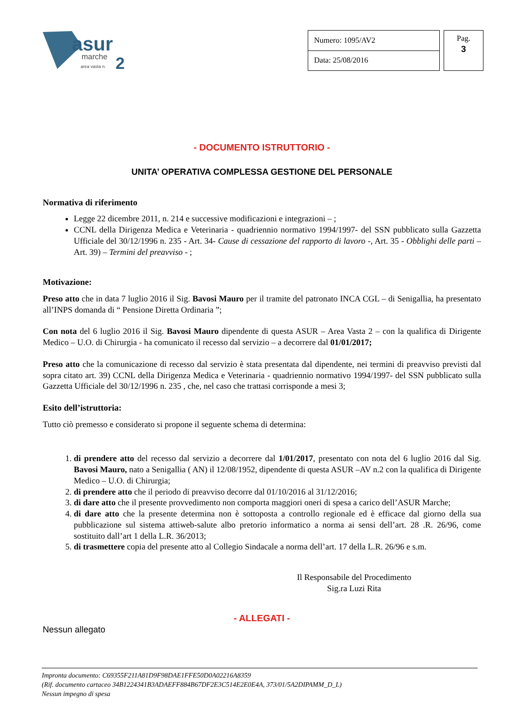asur
marche
area vasta n.
2
| Numero: 1095/AV2 |
| Data: 25/08/2016 |
Pag.
3
- DOCUMENTO ISTRUTTORIO -
UNITA’ OPERATIVA COMPLESSA GESTIONE DEL PERSONALE
Normativa di riferimento
Legge 22 dicembre 2011, n. 214 e successive modificazioni e integrazioni – ;
CCNL della Dirigenza Medica e Veterinaria - quadriennio normativo 1994/1997- del SSN pubblicato sulla Gazzetta Ufficiale del 30/12/1996 n. 235 - Art. 34- Cause di cessazione del rapporto di lavoro -, Art. 35 - Obblighi delle parti – Art. 39) – Termini del preavviso - ;
Motivazione:
Preso atto che in data 7 luglio 2016 il Sig. Bavosi Mauro per il tramite del patronato INCA CGL – di Senigallia, ha presentato all’INPS domanda di “ Pensione Diretta Ordinaria ”;
Con nota del 6 luglio 2016 il Sig. Bavosi Mauro dipendente di questa ASUR – Area Vasta 2 – con la qualifica di Dirigente Medico – U.O. di Chirurgia - ha comunicato il recesso dal servizio – a decorrere dal 01/01/2017;
Preso atto che la comunicazione di recesso dal servizio è stata presentata dal dipendente, nei termini di preavviso previsti dal sopra citato art. 39) CCNL della Dirigenza Medica e Veterinaria - quadriennio normativo 1994/1997- del SSN pubblicato sulla Gazzetta Ufficiale del 30/12/1996 n. 235 , che, nel caso che trattasi corrisponde a mesi 3;
Esito dell’istruttoria:
Tutto ciò premesso e considerato si propone il seguente schema di determina:
1. di prendere atto del recesso dal servizio a decorrere dal 1/01/2017, presentato con nota del 6 luglio 2016 dal Sig. Bavosi Mauro, nato a Senigallia ( AN) il 12/08/1952, dipendente di questa ASUR –AV n.2 con la qualifica di Dirigente Medico – U.O. di Chirurgia;
2. di prendere atto che il periodo di preavviso decorre dal 01/10/2016 al 31/12/2016;
3. di dare atto che il presente provvedimento non comporta maggiori oneri di spesa a carico dell’ASUR Marche;
4. di dare atto che la presente determina non è sottoposta a controllo regionale ed è efficace dal giorno della sua pubblicazione sul sistema attiweb-salute albo pretorio informatico a norma ai sensi dell’art. 28 .R. 26/96, come sostituito dall’art 1 della L.R. 36/2013;
5. di trasmettere copia del presente atto al Collegio Sindacale a norma dell’art. 17 della L.R. 26/96 e s.m.
Il Responsabile del Procedimento
Sig.ra Luzi Rita
- ALLEGATI -
Nessun allegato
Impronta documento: C69355F211A81D9F98DAE1FFE50D0A02216A8359
(Rif. documento cartaceo 34B1224341B3ADAEFF884B67DF2E3C514E2E0E4A, 373/01/5A2DIPAMM_D_L)
Nessun impegno di spesa